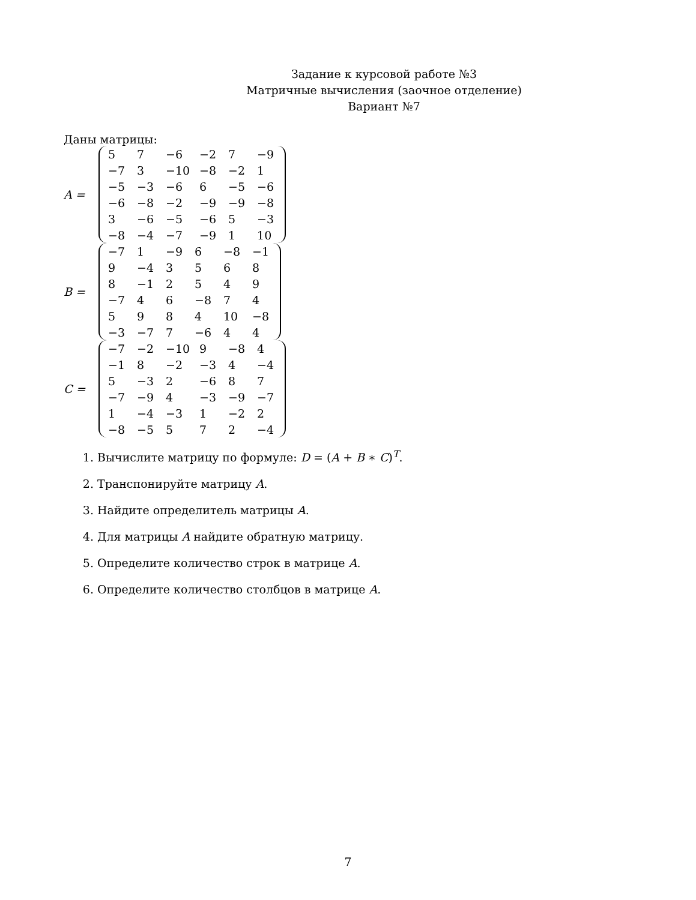Задание к курсовой работе №3
Матричные вычисления (заочное отделение)
Вариант №7
Даны матрицы:
A =
| 5 | 7 | −6 | −2 | 7 | −9 |
| −7 | 3 | −10 | −8 | −2 | 1 |
| −5 | −3 | −6 | 6 | −5 | −6 |
| −6 | −8 | −2 | −9 | −9 | −8 |
| 3 | −6 | −5 | −6 | 5 | −3 |
| −8 | −4 | −7 | −9 | 1 | 10 |
B =
| −7 | 1 | −9 | 6 | −8 | −1 |
| 9 | −4 | 3 | 5 | 6 | 8 |
| 8 | −1 | 2 | 5 | 4 | 9 |
| −7 | 4 | 6 | −8 | 7 | 4 |
| 5 | 9 | 8 | 4 | 10 | −8 |
| −3 | −7 | 7 | −6 | 4 | 4 |
C =
| −7 | −2 | −10 | 9 | −8 | 4 |
| −1 | 8 | −2 | −3 | 4 | −4 |
| 5 | −3 | 2 | −6 | 8 | 7 |
| −7 | −9 | 4 | −3 | −9 | −7 |
| 1 | −4 | −3 | 1 | −2 | 2 |
| −8 | −5 | 5 | 7 | 2 | −4 |
1. Вычислите матрицу по формуле: D = (A + B ∗ C)<sup>T</sup>.
2. Транспонируйте матрицу A.
3. Найдите определитель матрицы A.
4. Для матрицы A найдите обратную матрицу.
5. Определите количество строк в матрице A.
6. Определите количество столбцов в матрице A.
7